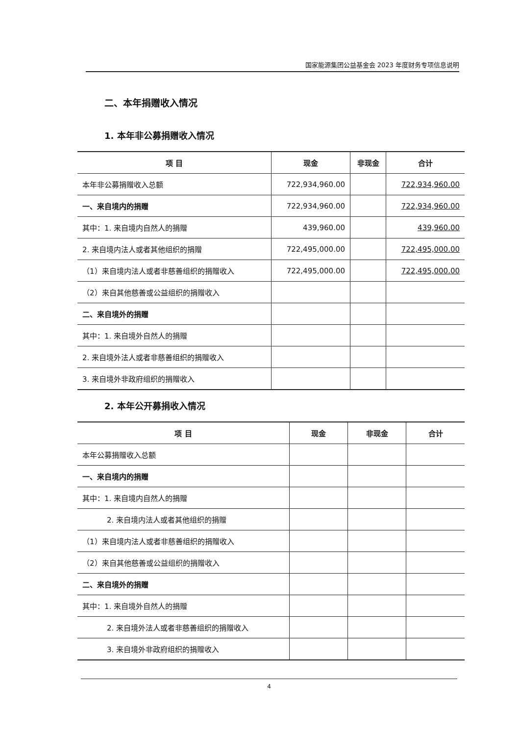国家能源集团公益基金会 2023 年度财务专项信息说明
二、本年捐赠收入情况
1. 本年非公募捐赠收入情况
| 项 目 | 现金 | 非现金 | 合计 |
| --- | --- | --- | --- |
| 本年非公募捐赠收入总额 | 722,934,960.00 | | 722,934,960.00 |
| 一、来自境内的捐赠 | 722,934,960.00 | | 722,934,960.00 |
| 其中：1. 来自境内自然人的捐赠 | 439,960.00 | | 439,960.00 |
| 2. 来自境内法人或者其他组织的捐赠 | 722,495,000.00 | | 722,495,000.00 |
| （1）来自境内法人或者非慈善组织的捐赠收入 | 722,495,000.00 | | 722,495,000.00 |
| （2）来自其他慈善或公益组织的捐赠收入 | | | |
| 二、来自境外的捐赠 | | | |
| 其中：1. 来自境外自然人的捐赠 | | | |
| 2. 来自境外法人或者非慈善组织的捐赠收入 | | | |
| 3. 来自境外非政府组织的捐赠收入 | | | |
2. 本年公开募捐收入情况
| 项 目 | 现金 | 非现金 | 合计 |
| --- | --- | --- | --- |
| 本年公募捐赠收入总额 | | | |
| 一、来自境内的捐赠 | | | |
| 其中：1. 来自境内自然人的捐赠 | | | |
| 2. 来自境内法人或者其他组织的捐赠 | | | |
| （1）来自境内法人或者非慈善组织的捐赠收入 | | | |
| （2）来自其他慈善或公益组织的捐赠收入 | | | |
| 二、来自境外的捐赠 | | | |
| 其中：1. 来自境外自然人的捐赠 | | | |
| 2. 来自境外法人或者非慈善组织的捐赠收入 | | | |
| 3. 来自境外非政府组织的捐赠收入 | | | |
4